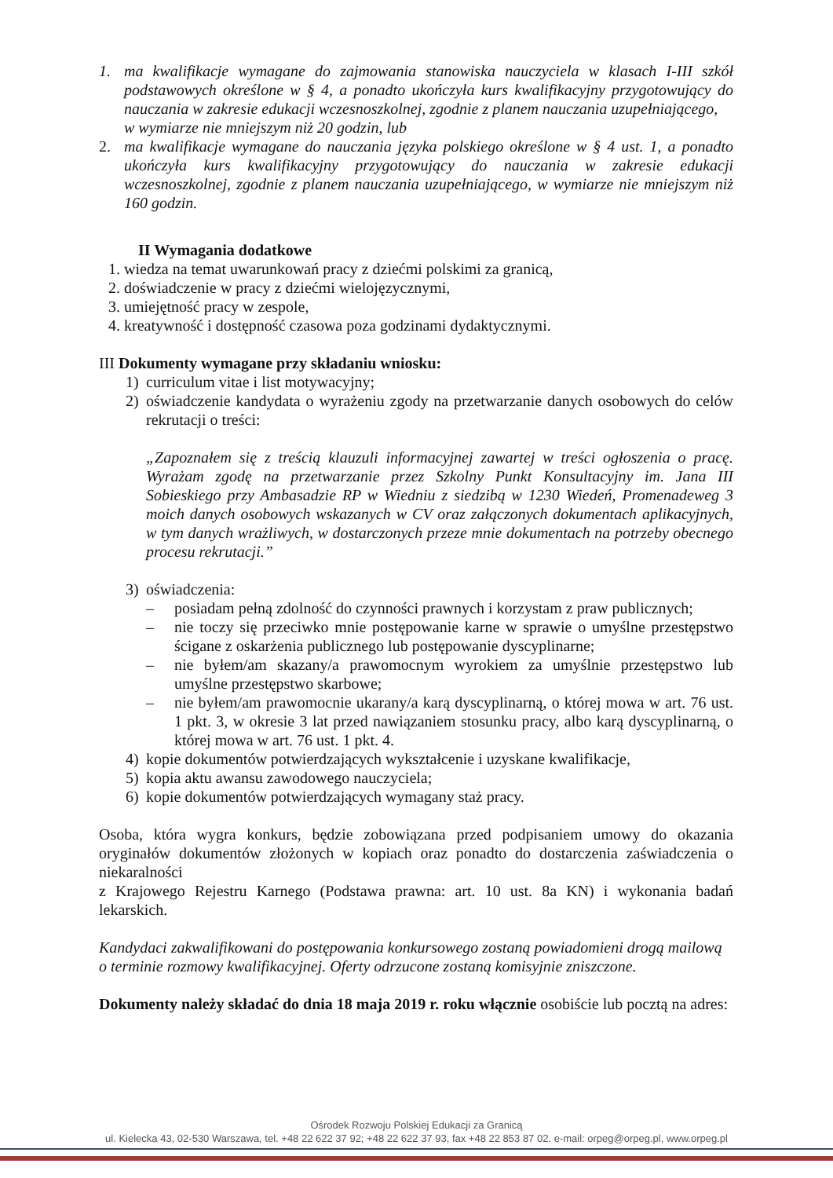1. ma kwalifikacje wymagane do zajmowania stanowiska nauczyciela w klasach I-III szkół podstawowych określone w § 4, a ponadto ukończyła kurs kwalifikacyjny przygotowujący do nauczania w zakresie edukacji wczesnoszkolnej, zgodnie z planem nauczania uzupełniającego,
w wymiarze nie mniejszym niż 20 godzin, lub
2. ma kwalifikacje wymagane do nauczania języka polskiego określone w § 4 ust. 1, a ponadto ukończyła kurs kwalifikacyjny przygotowujący do nauczania w zakresie edukacji wczesnoszkolnej, zgodnie z planem nauczania uzupełniającego, w wymiarze nie mniejszym niż 160 godzin.
II Wymagania dodatkowe
1. wiedza na temat uwarunkowań pracy z dziećmi polskimi za granicą,
2. doświadczenie w pracy z dziećmi wielojęzycznymi,
3. umiejętność pracy w zespole,
4. kreatywność i dostępność czasowa poza godzinami dydaktycznymi.
III Dokumenty wymagane przy składaniu wniosku:
1) curriculum vitae i list motywacyjny;
2) oświadczenie kandydata o wyrażeniu zgody na przetwarzanie danych osobowych do celów rekrutacji o treści:
„Zapoznałem się z treścią klauzuli informacyjnej zawartej w treści ogłoszenia o pracę. Wyrażam zgodę na przetwarzanie przez Szkolny Punkt Konsultacyjny im. Jana III Sobieskiego przy Ambasadzie RP w Wiedniu z siedzibą w 1230 Wiedeń, Promenadeweg 3 moich danych osobowych wskazanych w CV oraz załączonych dokumentach aplikacyjnych, w tym danych wrażliwych, w dostarczonych przeze mnie dokumentach na potrzeby obecnego procesu rekrutacji.”
3) oświadczenia:
– posiadam pełną zdolność do czynności prawnych i korzystam z praw publicznych;
– nie toczy się przeciwko mnie postępowanie karne w sprawie o umyślne przestępstwo ścigane z oskarżenia publicznego lub postępowanie dyscyplinarne;
– nie byłem/am skazany/a prawomocnym wyrokiem za umyślnie przestępstwo lub umyślne przestępstwo skarbowe;
– nie byłem/am prawomocnie ukarany/a karą dyscyplinarną, o której mowa w art. 76 ust. 1 pkt. 3, w okresie 3 lat przed nawiązaniem stosunku pracy, albo karą dyscyplinarną, o której mowa w art. 76 ust. 1 pkt. 4.
4) kopie dokumentów potwierdzających wykształcenie i uzyskane kwalifikacje,
5) kopia aktu awansu zawodowego nauczyciela;
6) kopie dokumentów potwierdzających wymagany staż pracy.
Osoba, która wygra konkurs, będzie zobowiązana przed podpisaniem umowy do okazania oryginałów dokumentów złożonych w kopiach oraz ponadto do dostarczenia zaświadczenia o niekaralności
z Krajowego Rejestru Karnego (Podstawa prawna: art. 10 ust. 8a KN) i wykonania badań lekarskich.
Kandydaci zakwalifikowani do postępowania konkursowego zostaną powiadomieni drogą mailową
o terminie rozmowy kwalifikacyjnej. Oferty odrzucone zostaną komisyjnie zniszczone.
Dokumenty należy składać do dnia 18 maja 2019 r. roku włącznie osobiście lub pocztą na adres:
Ośrodek Rozwoju Polskiej Edukacji za Granicą
ul. Kielecka 43, 02-530 Warszawa, tel. +48 22 622 37 92; +48 22 622 37 93, fax +48 22 853 87 02. e-mail: orpeg@orpeg.pl, www.orpeg.pl